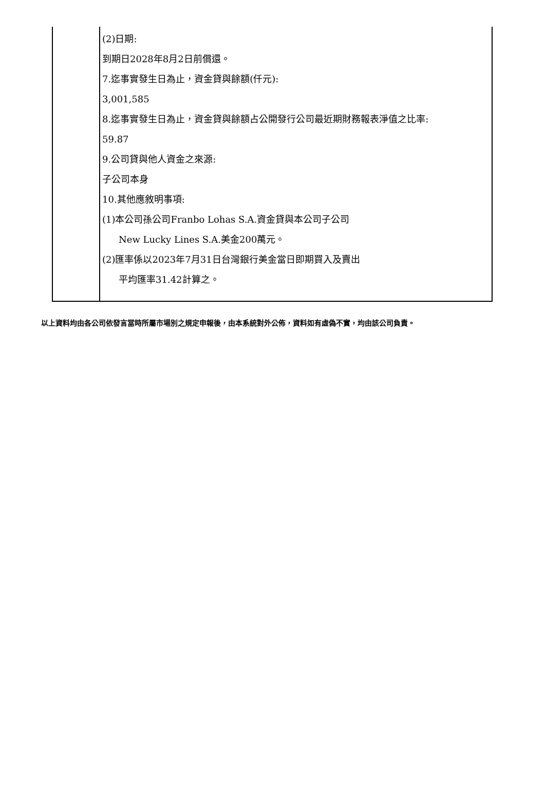| | (2)日期: 到期日2028年8月2日前償還。 7.迄事實發生日為止，資金貸與餘額(仟元): 3,001,585 8.迄事實發生日為止，資金貸與餘額占公開發行公司最近期財務報表淨值之比率: 59.87 9.公司貸與他人資金之來源: 子公司本身 10.其他應敘明事項: (1)本公司孫公司Franbo Lohas S.A.資金貸與本公司子公司 New Lucky Lines S.A.美金200萬元。 (2)匯率係以2023年7月31日台灣銀行美金當日即期買入及賣出 平均匯率31.42計算之。 |
以上資料均由各公司依發言當時所屬市場別之規定申報後，由本系統對外公佈，資料如有虛偽不實，均由該公司負責。